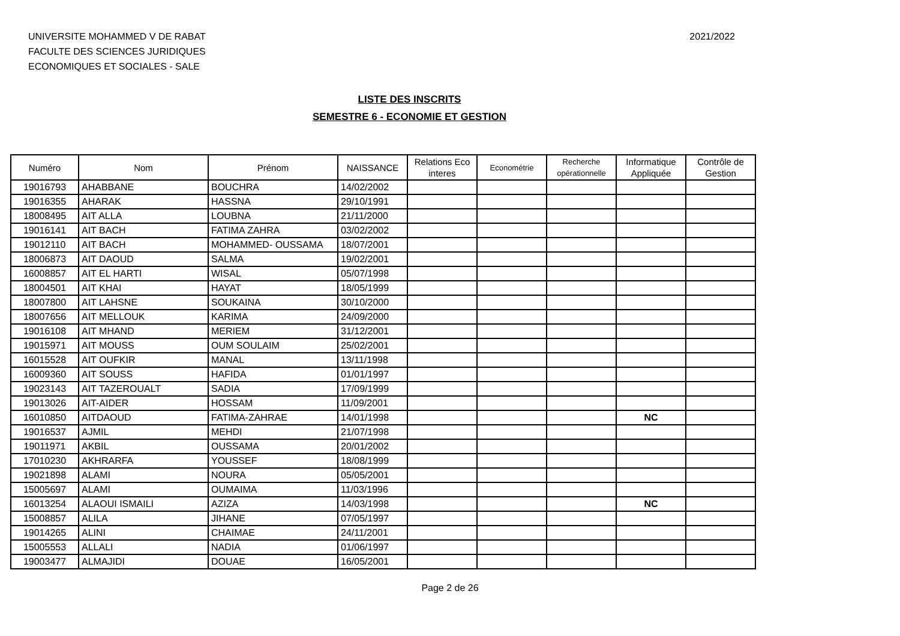UNIVERSITE MOHAMMED V DE RABAT
FACULTE DES SCIENCES JURIDIQUES
ECONOMIQUES ET SOCIALES - SALE
2021/2022
LISTE DES INSCRITS
SEMESTRE 6 - ECONOMIE ET GESTION
| Numéro | Nom | Prénom | NAISSANCE | Relations Eco interes | Econométrie | Recherche opérationnelle | Informatique Appliquée | Contrôle de Gestion |
| --- | --- | --- | --- | --- | --- | --- | --- | --- |
| 19016793 | AHABBANE | BOUCHRA | 14/02/2002 | | | | | |
| 19016355 | AHARAK | HASSNA | 29/10/1991 | | | | | |
| 18008495 | AIT ALLA | LOUBNA | 21/11/2000 | | | | | |
| 19016141 | AIT BACH | FATIMA ZAHRA | 03/02/2002 | | | | | |
| 19012110 | AIT BACH | MOHAMMED- OUSSAMA | 18/07/2001 | | | | | |
| 18006873 | AIT DAOUD | SALMA | 19/02/2001 | | | | | |
| 16008857 | AIT EL HARTI | WISAL | 05/07/1998 | | | | | |
| 18004501 | AIT KHAI | HAYAT | 18/05/1999 | | | | | |
| 18007800 | AIT LAHSNE | SOUKAINA | 30/10/2000 | | | | | |
| 18007656 | AIT MELLOUK | KARIMA | 24/09/2000 | | | | | |
| 19016108 | AIT MHAND | MERIEM | 31/12/2001 | | | | | |
| 19015971 | AIT MOUSS | OUM SOULAIM | 25/02/2001 | | | | | |
| 16015528 | AIT OUFKIR | MANAL | 13/11/1998 | | | | | |
| 16009360 | AIT SOUSS | HAFIDA | 01/01/1997 | | | | | |
| 19023143 | AIT TAZEROUALT | SADIA | 17/09/1999 | | | | | |
| 19013026 | AIT-AIDER | HOSSAM | 11/09/2001 | | | | | |
| 16010850 | AITDAOUD | FATIMA-ZAHRAE | 14/01/1998 | | | | NC | |
| 19016537 | AJMIL | MEHDI | 21/07/1998 | | | | | |
| 19011971 | AKBIL | OUSSAMA | 20/01/2002 | | | | | |
| 17010230 | AKHRARFA | YOUSSEF | 18/08/1999 | | | | | |
| 19021898 | ALAMI | NOURA | 05/05/2001 | | | | | |
| 15005697 | ALAMI | OUMAIMA | 11/03/1996 | | | | | |
| 16013254 | ALAOUI ISMAILI | AZIZA | 14/03/1998 | | | | NC | |
| 15008857 | ALILA | JIHANE | 07/05/1997 | | | | | |
| 19014265 | ALINI | CHAIMAE | 24/11/2001 | | | | | |
| 15005553 | ALLALI | NADIA | 01/06/1997 | | | | | |
| 19003477 | ALMAJIDI | DOUAE | 16/05/2001 | | | | | |
Page 2 de 26